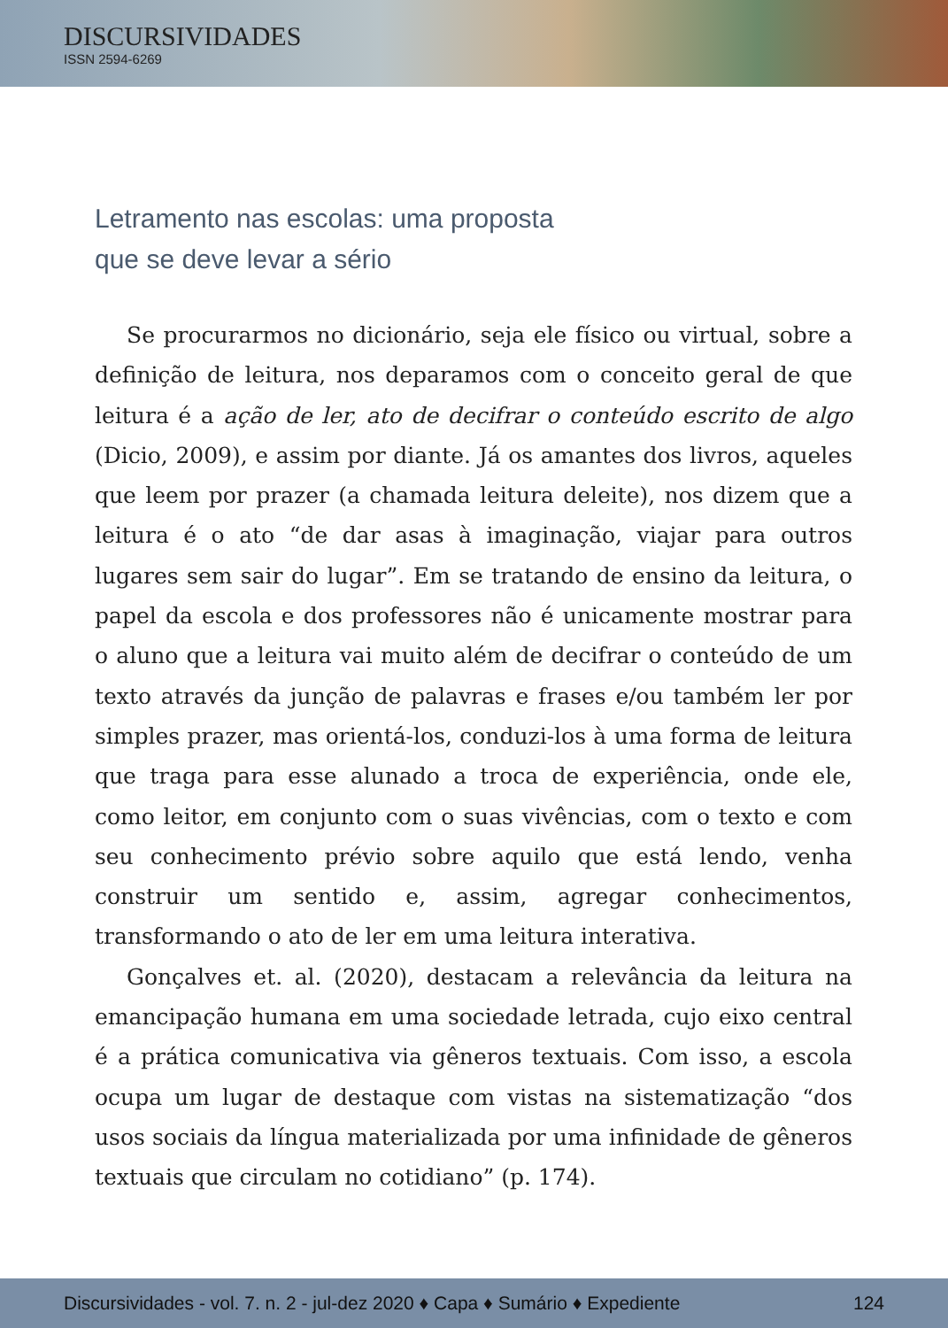DISCURSIVIDADES
ISSN 2594-6269
Letramento nas escolas: uma proposta
que se deve levar a sério
Se procurarmos no dicionário, seja ele físico ou virtual, sobre a definição de leitura, nos deparamos com o conceito geral de que leitura é a ação de ler, ato de decifrar o conteúdo escrito de algo (Dicio, 2009), e assim por diante. Já os amantes dos livros, aqueles que leem por prazer (a chamada leitura deleite), nos dizem que a leitura é o ato “de dar asas à imaginação, viajar para outros lugares sem sair do lugar”. Em se tratando de ensino da leitura, o papel da escola e dos professores não é unicamente mostrar para o aluno que a leitura vai muito além de decifrar o conteúdo de um texto através da junção de palavras e frases e/ou também ler por simples prazer, mas orientá-los, conduzi-los à uma forma de leitura que traga para esse alunado a troca de experiência, onde ele, como leitor, em conjunto com o suas vivências, com o texto e com seu conhecimento prévio sobre aquilo que está lendo, venha construir um sentido e, assim, agregar conhecimentos, transformando o ato de ler em uma leitura interativa.
Gonçalves et. al. (2020), destacam a relevância da leitura na emancipação humana em uma sociedade letrada, cujo eixo central é a prática comunicativa via gêneros textuais. Com isso, a escola ocupa um lugar de destaque com vistas na sistematização “dos usos sociais da língua materializada por uma infinidade de gêneros textuais que circulam no cotidiano” (p. 174).
Discursividades - vol. 7. n. 2 - jul-dez 2020 ♦ Capa ♦ Sumário ♦ Expediente 124